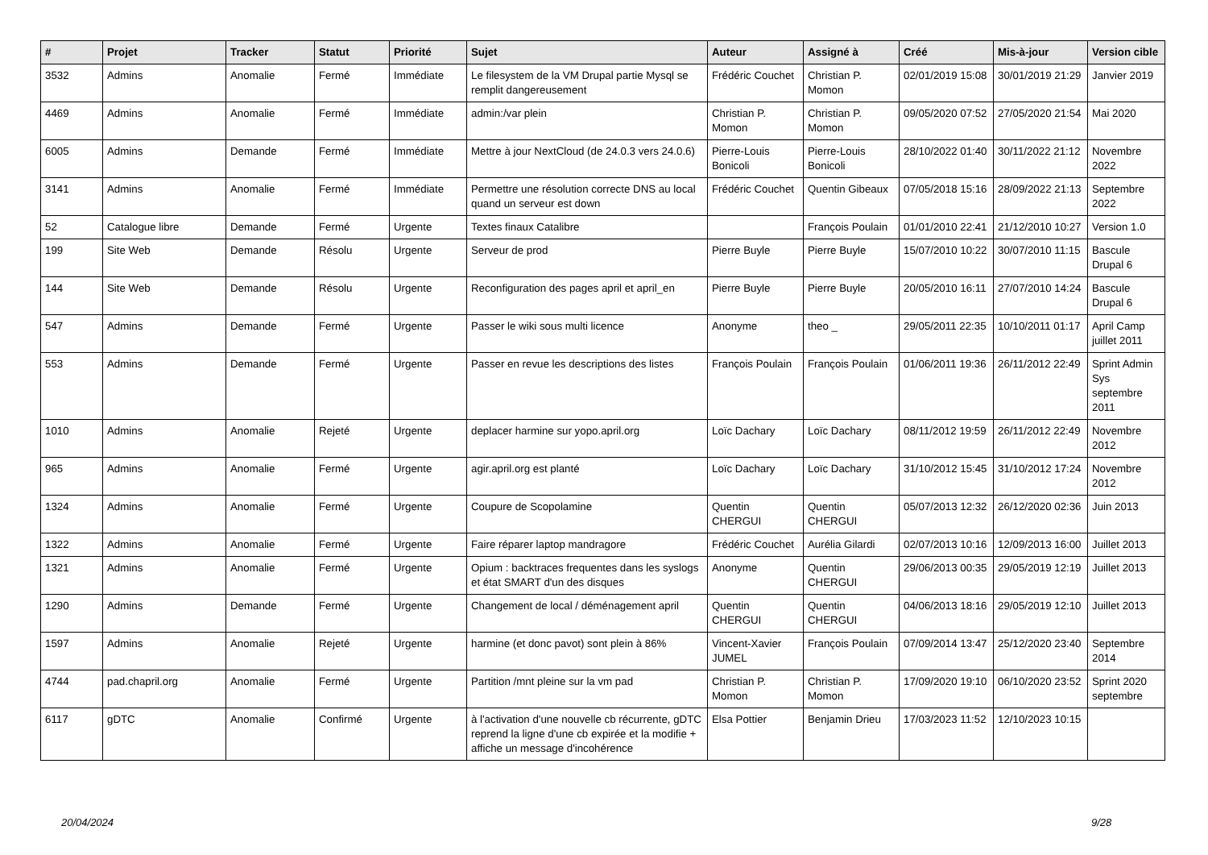| # | Projet | Tracker | Statut | Priorité | Sujet | Auteur | Assigné à | Créé | Mis-à-jour | Version cible |
| --- | --- | --- | --- | --- | --- | --- | --- | --- | --- | --- |
| 3532 | Admins | Anomalie | Fermé | Immédiate | Le filesystem de la VM Drupal partie Mysql se remplit dangereusement | Frédéric Couchet | Christian P. Momon | 02/01/2019 15:08 | 30/01/2019 21:29 | Janvier 2019 |
| 4469 | Admins | Anomalie | Fermé | Immédiate | admin:/var plein | Christian P. Momon | Christian P. Momon | 09/05/2020 07:52 | 27/05/2020 21:54 | Mai 2020 |
| 6005 | Admins | Demande | Fermé | Immédiate | Mettre à jour NextCloud (de 24.0.3 vers 24.0.6) | Pierre-Louis Bonicoli | Pierre-Louis Bonicoli | 28/10/2022 01:40 | 30/11/2022 21:12 | Novembre 2022 |
| 3141 | Admins | Anomalie | Fermé | Immédiate | Permettre une résolution correcte DNS au local quand un serveur est down | Frédéric Couchet | Quentin Gibeaux | 07/05/2018 15:16 | 28/09/2022 21:13 | Septembre 2022 |
| 52 | Catalogue libre | Demande | Fermé | Urgente | Textes finaux Catalibre | | François Poulain | 01/01/2010 22:41 | 21/12/2010 10:27 | Version 1.0 |
| 199 | Site Web | Demande | Résolu | Urgente | Serveur de prod | Pierre Buyle | Pierre Buyle | 15/07/2010 10:22 | 30/07/2010 11:15 | Bascule Drupal 6 |
| 144 | Site Web | Demande | Résolu | Urgente | Reconfiguration des pages april et april_en | Pierre Buyle | Pierre Buyle | 20/05/2010 16:11 | 27/07/2010 14:24 | Bascule Drupal 6 |
| 547 | Admins | Demande | Fermé | Urgente | Passer le wiki sous multi licence | Anonyme | theo _ | 29/05/2011 22:35 | 10/10/2011 01:17 | April Camp juillet 2011 |
| 553 | Admins | Demande | Fermé | Urgente | Passer en revue les descriptions des listes | François Poulain | François Poulain | 01/06/2011 19:36 | 26/11/2012 22:49 | Sprint Admin Sys septembre 2011 |
| 1010 | Admins | Anomalie | Rejeté | Urgente | deplacer harmine sur yopo.april.org | Loïc Dachary | Loïc Dachary | 08/11/2012 19:59 | 26/11/2012 22:49 | Novembre 2012 |
| 965 | Admins | Anomalie | Fermé | Urgente | agir.april.org est planté | Loïc Dachary | Loïc Dachary | 31/10/2012 15:45 | 31/10/2012 17:24 | Novembre 2012 |
| 1324 | Admins | Anomalie | Fermé | Urgente | Coupure de Scopolamine | Quentin CHERGUI | Quentin CHERGUI | 05/07/2013 12:32 | 26/12/2020 02:36 | Juin 2013 |
| 1322 | Admins | Anomalie | Fermé | Urgente | Faire réparer laptop mandragore | Frédéric Couchet | Aurélia Gilardi | 02/07/2013 10:16 | 12/09/2013 16:00 | Juillet 2013 |
| 1321 | Admins | Anomalie | Fermé | Urgente | Opium : backtraces frequentes dans les syslogs et état SMART d'un des disques | Anonyme | Quentin CHERGUI | 29/06/2013 00:35 | 29/05/2019 12:19 | Juillet 2013 |
| 1290 | Admins | Demande | Fermé | Urgente | Changement de local / déménagement april | Quentin CHERGUI | Quentin CHERGUI | 04/06/2013 18:16 | 29/05/2019 12:10 | Juillet 2013 |
| 1597 | Admins | Anomalie | Rejeté | Urgente | harmine (et donc pavot) sont plein à 86% | Vincent-Xavier JUMEL | François Poulain | 07/09/2014 13:47 | 25/12/2020 23:40 | Septembre 2014 |
| 4744 | pad.chapril.org | Anomalie | Fermé | Urgente | Partition /mnt pleine sur la vm pad | Christian P. Momon | Christian P. Momon | 17/09/2020 19:10 | 06/10/2020 23:52 | Sprint 2020 septembre |
| 6117 | gDTC | Anomalie | Confirmé | Urgente | à l'activation d'une nouvelle cb récurrente, gDTC reprend la ligne d'une cb expirée et la modifie + affiche un message d'incohérence | Elsa Pottier | Benjamin Drieu | 17/03/2023 11:52 | 12/10/2023 10:15 | |
20/04/2024 9/28